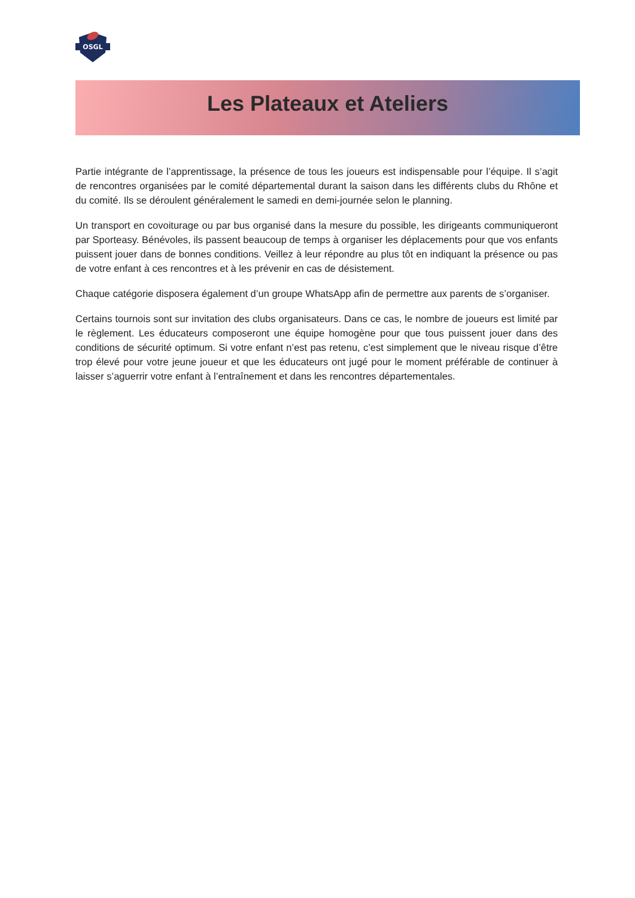OSGL
Les Plateaux et Ateliers
Partie intégrante de l’apprentissage, la présence de tous les joueurs est indispensable pour l’équipe. Il s’agit de rencontres organisées par le comité départemental durant la saison dans les différents clubs du Rhône et du comité. Ils se déroulent généralement le samedi en demi-journée selon le planning.
Un transport en covoiturage ou par bus organisé dans la mesure du possible, les dirigeants communiqueront par Sporteasy. Bénévoles, ils passent beaucoup de temps à organiser les déplacements pour que vos enfants puissent jouer dans de bonnes conditions. Veillez à leur répondre au plus tôt en indiquant la présence ou pas de votre enfant à ces rencontres et à les prévenir en cas de désistement.
Chaque catégorie disposera également d’un groupe WhatsApp afin de permettre aux parents de s’organiser.
Certains tournois sont sur invitation des clubs organisateurs. Dans ce cas, le nombre de joueurs est limité par le règlement. Les éducateurs composeront une équipe homogène pour que tous puissent jouer dans des conditions de sécurité optimum. Si votre enfant n’est pas retenu, c’est simplement que le niveau risque d’être trop élevé pour votre jeune joueur et que les éducateurs ont jugé pour le moment préférable de continuer à laisser s’aguerrir votre enfant à l’entraînement et dans les rencontres départementales.